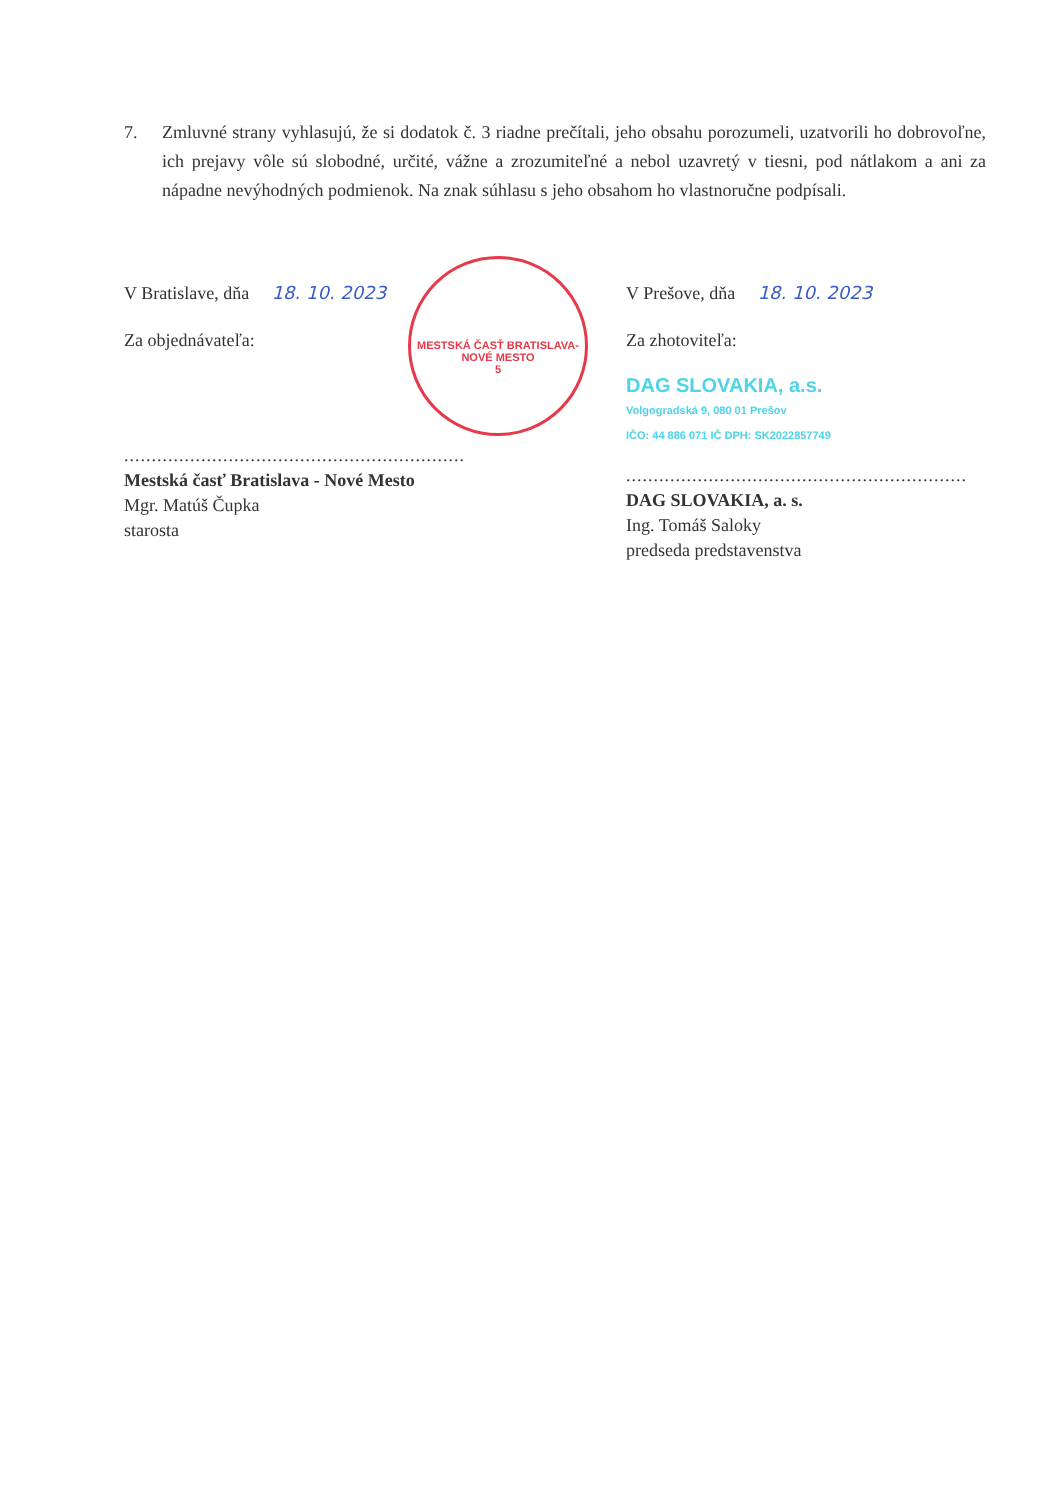7. Zmluvné strany vyhlasujú, že si dodatok č. 3 riadne prečítali, jeho obsahu porozumeli, uzatvorili ho dobrovoľne, ich prejavy vôle sú slobodné, určité, vážne a zrozumiteľné a nebol uzavretý v tiesni, pod nátlakom a ani za nápadne nevýhodných podmienok. Na znak súhlasu s jeho obsahom ho vlastnoručne podpísali.
V Bratislave, dňa 18. 10. 2023
Za objednávateľa:
..............................................................................
Mestská časť Bratislava - Nové Mesto
Mgr. Matúš Čupka
starosta
V Prešove, dňa 18. 10. 2023
Za zhotoviteľa:
DAG SLOVAKIA, a.s.
Volgogradská 9, 080 01 Prešov
IČO: 44 886 071 IČ DPH: SK2022857749
..............................................................................
DAG SLOVAKIA, a. s.
Ing. Tomáš Saloky
predseda predstavenstva
MESTSKÁ ČASŤ BRATISLAVA-NOVÉ MESTO
5